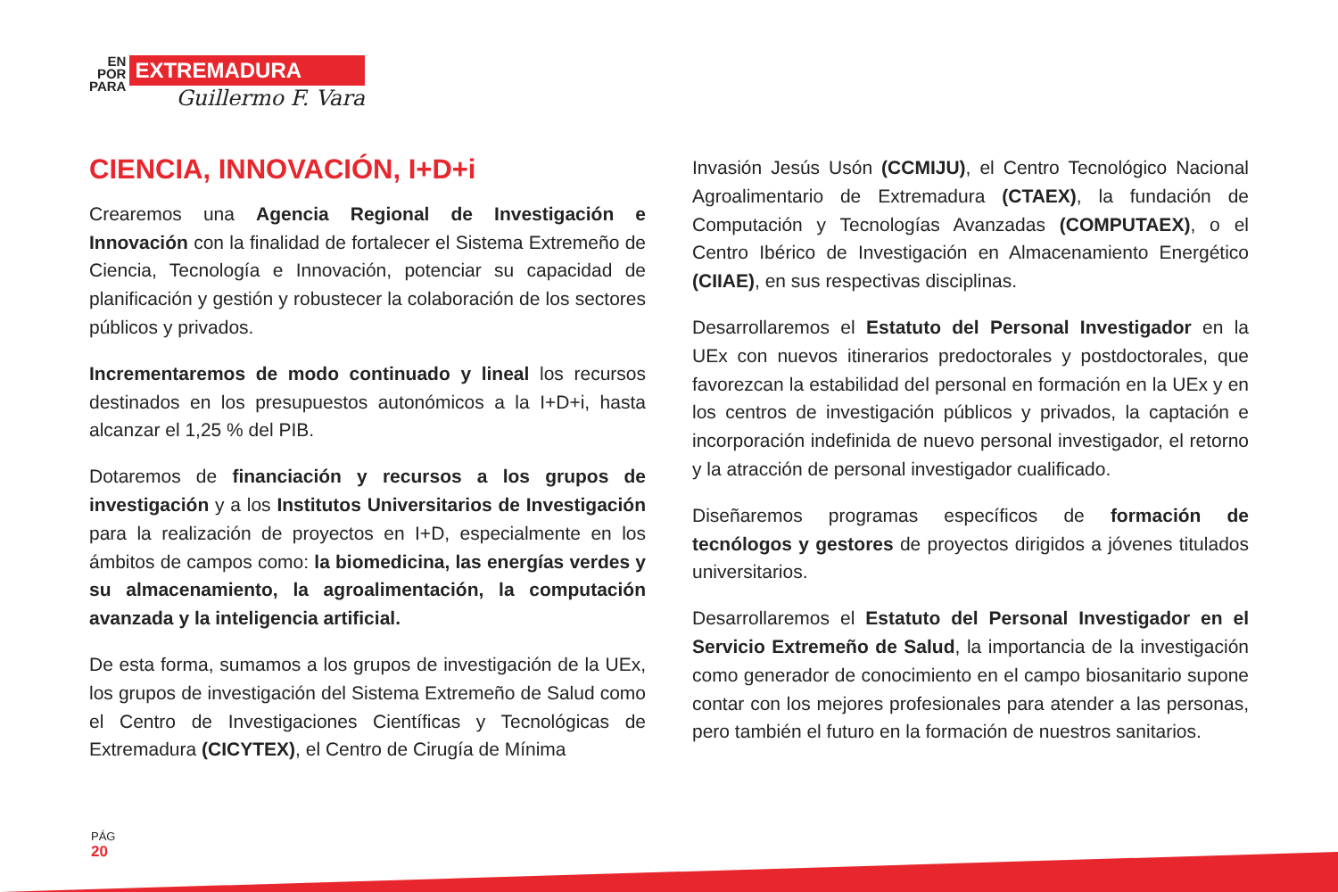EN
POR
PARA
EXTREMADURA
Guillermo F. Vara
CIENCIA, INNOVACIÓN, I+D+i
Crearemos una Agencia Regional de Investigación e Innovación con la finalidad de fortalecer el Sistema Extremeño de Ciencia, Tecnología e Innovación, potenciar su capacidad de planificación y gestión y robustecer la colaboración de los sectores públicos y privados.
Incrementaremos de modo continuado y lineal los recursos destinados en los presupuestos autonómicos a la I+D+i, hasta alcanzar el 1,25 % del PIB.
Dotaremos de financiación y recursos a los grupos de investigación y a los Institutos Universitarios de Investigación para la realización de proyectos en I+D, especialmente en los ámbitos de campos como: la biomedicina, las energías verdes y su almacenamiento, la agroalimentación, la computación avanzada y la inteligencia artificial.
De esta forma, sumamos a los grupos de investigación de la UEx, los grupos de investigación del Sistema Extremeño de Salud como el Centro de Investigaciones Científicas y Tecnológicas de Extremadura (CICYTEX), el Centro de Cirugía de Mínima
Invasión Jesús Usón (CCMIJU), el Centro Tecnológico Nacional Agroalimentario de Extremadura (CTAEX), la fundación de Computación y Tecnologías Avanzadas (COMPUTAEX), o el Centro Ibérico de Investigación en Almacenamiento Energético (CIIAE), en sus respectivas disciplinas.
Desarrollaremos el Estatuto del Personal Investigador en la UEx con nuevos itinerarios predoctorales y postdoctorales, que favorezcan la estabilidad del personal en formación en la UEx y en los centros de investigación públicos y privados, la captación e incorporación indefinida de nuevo personal investigador, el retorno y la atracción de personal investigador cualificado.
Diseñaremos programas específicos de formación de tecnólogos y gestores de proyectos dirigidos a jóvenes titulados universitarios.
Desarrollaremos el Estatuto del Personal Investigador en el Servicio Extremeño de Salud, la importancia de la investigación como generador de conocimiento en el campo biosanitario supone contar con los mejores profesionales para atender a las personas, pero también el futuro en la formación de nuestros sanitarios.
PÁG
20